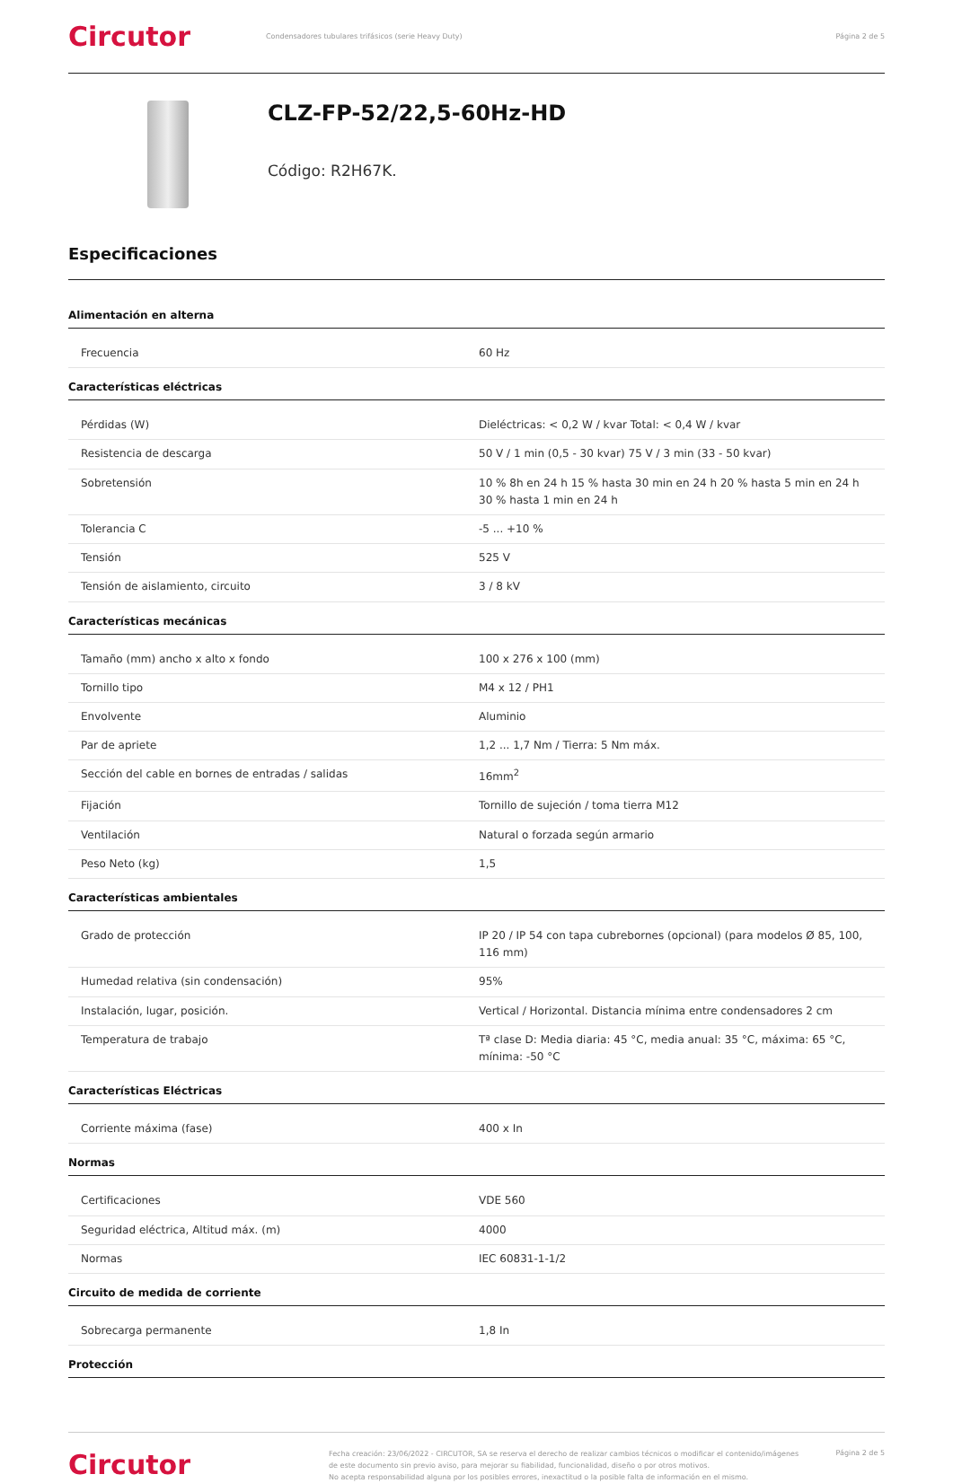Circutor
Condensadores tubulares trifásicos (serie Heavy Duty)
Página 2 de 5
CLZ-FP-52/22,5-60Hz-HD
Código: R2H67K.
Especificaciones
Alimentación en alterna
| Frecuencia | 60 Hz |
Características eléctricas
| Pérdidas (W) | Dieléctricas: < 0,2 W / kvar Total: < 0,4 W / kvar |
| Resistencia de descarga | 50 V / 1 min (0,5 - 30 kvar) 75 V / 3 min (33 - 50 kvar) |
| Sobretensión | 10 % 8h en 24 h 15 % hasta 30 min en 24 h 20 % hasta 5 min en 24 h 30 % hasta 1 min en 24 h |
| Tolerancia C | -5 ... +10 % |
| Tensión | 525 V |
| Tensión de aislamiento, circuito | 3 / 8 kV |
Características mecánicas
| Tamaño (mm) ancho x alto x fondo | 100 x 276 x 100 (mm) |
| Tornillo tipo | M4 x 12 / PH1 |
| Envolvente | Aluminio |
| Par de apriete | 1,2 ... 1,7 Nm / Tierra: 5 Nm máx. |
| Sección del cable en bornes de entradas / salidas | 16mm<sup>2</sup> |
| Fijación | Tornillo de sujeción / toma tierra M12 |
| Ventilación | Natural o forzada según armario |
| Peso Neto (kg) | 1,5 |
Características ambientales
| Grado de protección | IP 20 / IP 54 con tapa cubrebornes (opcional) (para modelos Ø 85, 100, 116 mm) |
| Humedad relativa (sin condensación) | 95% |
| Instalación, lugar, posición. | Vertical / Horizontal. Distancia mínima entre condensadores 2 cm |
| Temperatura de trabajo | Tª clase D: Media diaria: 45 °C, media anual: 35 °C, máxima: 65 °C, mínima: -50 °C |
Características Eléctricas
| Corriente máxima (fase) | 400 x In |
Normas
| Certificaciones | VDE 560 |
| Seguridad eléctrica, Altitud máx. (m) | 4000 |
| Normas | IEC 60831-1-1/2 |
Circuito de medida de corriente
| Sobrecarga permanente | 1,8 In |
Protección
Circutor
Fecha creación: 23/06/2022 - CIRCUTOR, SA se reserva el derecho de realizar cambios técnicos o modificar el contenido/imágenes de este documento sin previo aviso, para mejorar su fiabilidad, funcionalidad, diseño o por otros motivos.
No acepta responsabilidad alguna por los posibles errores, inexactitud o la posible falta de información en el mismo.
Página 2 de 5